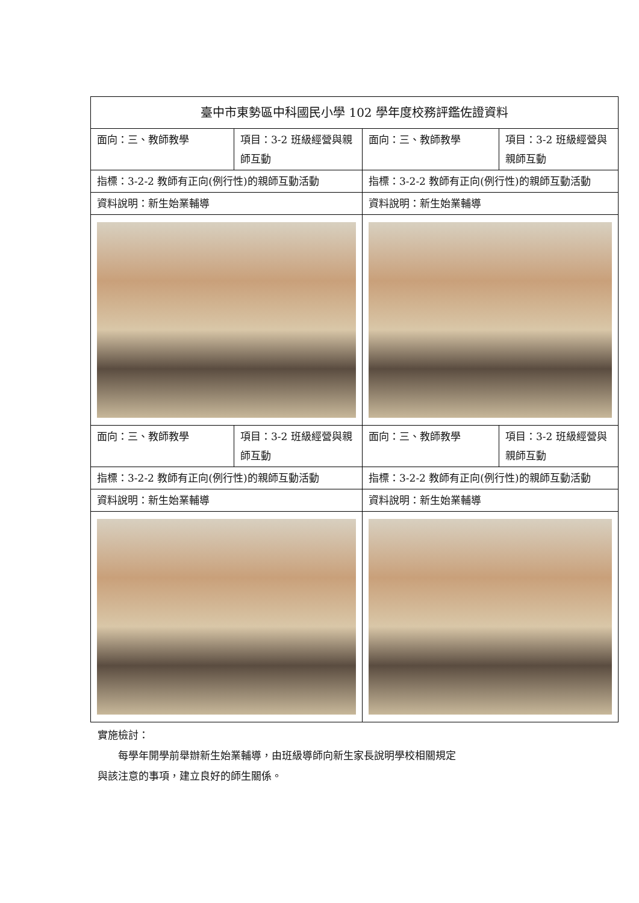| 臺中市東勢區中科國民小學 102 學年度校務評鑑佐證資料 | | | |
| 面向：三、教師教學 | 項目：3-2 班級經營與親師互動 | 面向：三、教師教學 | 項目：3-2 班級經營與親師互動 |
| 指標：3-2-2 教師有正向(例行性)的親師互動活動 | | 指標：3-2-2 教師有正向(例行性)的親師互動活動 | |
| 資料說明：新生始業輔導 | | 資料說明：新生始業輔導 | |
| 面向：三、教師教學 | 項目：3-2 班級經營與親師互動 | 面向：三、教師教學 | 項目：3-2 班級經營與親師互動 |
| 指標：3-2-2 教師有正向(例行性)的親師互動活動 | | 指標：3-2-2 教師有正向(例行性)的親師互動活動 | |
| 資料說明：新生始業輔導 | | 資料說明：新生始業輔導 | |
實施檢討：
　　每學年開學前舉辦新生始業輔導，由班級導師向新生家長說明學校相關規定
與該注意的事項，建立良好的師生關係。